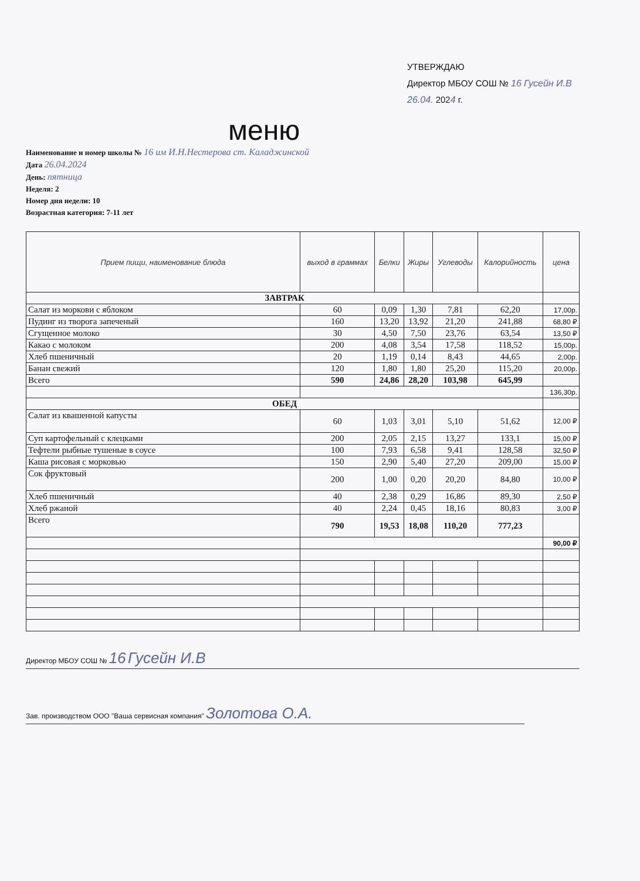УТВЕРЖДАЮ
Директор МБОУ СОШ № 16 Гусейн И.В
26.04. 2024 г.
меню
Наименование и номер школы № 16 им И.Н.Нестерова ст. Каладжинской
Дата 26.04.2024
День: пятница
Неделя: 2
Номер дня недели: 10
Возрастная категория: 7-11 лет
| Прием пищи, наименование блюда | выход в граммах | Белки | Жиры | Углеводы | Калорийность | цена |
| --- | --- | --- | --- | --- | --- | --- |
| ЗАВТРАК | | | | | | |
| Салат из моркови с яблоком | 60 | 0,09 | 1,30 | 7,81 | 62,20 | 17,00р. |
| Пудинг из творога запеченый | 160 | 13,20 | 13,92 | 21,20 | 241,88 | 68,80 ₽ |
| Сгущенное молоко | 30 | 4,50 | 7,50 | 23,76 | 63,54 | 13,50 ₽ |
| Какао с молоком | 200 | 4,08 | 3,54 | 17,58 | 118,52 | 15,00р. |
| Хлеб пшеничный | 20 | 1,19 | 0,14 | 8,43 | 44,65 | 2,00р. |
| Банан свежий | 120 | 1,80 | 1,80 | 25,20 | 115,20 | 20,00р. |
| Всего | 590 | 24,86 | 28,20 | 103,98 | 645,99 | |
| | | | | | | 136,30р. |
| ОБЕД | | | | | | |
| Салат из квашенной капусты | 60 | 1,03 | 3,01 | 5,10 | 51,62 | 12,00 ₽ |
| Суп картофельный с клецками | 200 | 2,05 | 2,15 | 13,27 | 133,1 | 15,00 ₽ |
| Тефтели рыбные тушеные в соусе | 100 | 7,93 | 6,58 | 9,41 | 128,58 | 32,50 ₽ |
| Каша рисовая с морковью | 150 | 2,90 | 5,40 | 27,20 | 209,00 | 15,00 ₽ |
| Сок фруктовый | 200 | 1,00 | 0,20 | 20,20 | 84,80 | 10,00 ₽ |
| Хлеб пшеничный | 40 | 2,38 | 0,29 | 16,86 | 89,30 | 2,50 ₽ |
| Хлеб ржаной | 40 | 2,24 | 0,45 | 18,16 | 80,83 | 3,00 ₽ |
| Всего | 790 | 19,53 | 18,08 | 110,20 | 777,23 | |
| | | | | | | 90,00 ₽ |
Директор МБОУ СОШ № 16 Гусейн И.В
Зав. производством ООО "Ваша сервисная компания" Золотова О.А.